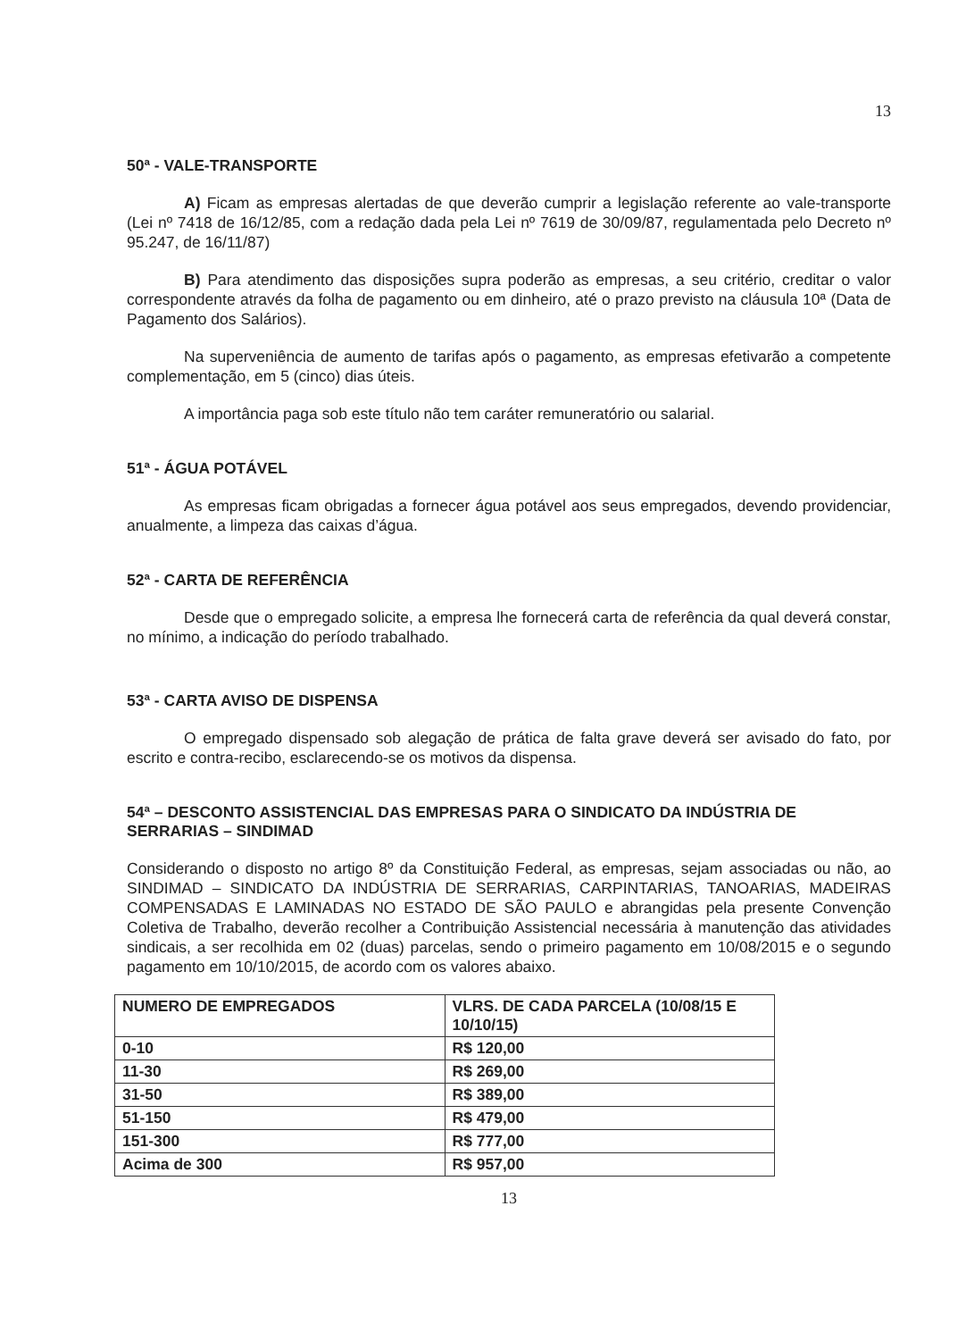13
50ª - VALE-TRANSPORTE
A) Ficam as empresas alertadas de que deverão cumprir a legislação referente ao vale-transporte (Lei nº 7418 de 16/12/85, com a redação dada pela Lei nº 7619 de 30/09/87, regulamentada pelo Decreto nº 95.247, de 16/11/87)
B) Para atendimento das disposições supra poderão as empresas, a seu critério, creditar o valor correspondente através da folha de pagamento ou em dinheiro, até o prazo previsto na cláusula 10ª (Data de Pagamento dos Salários).
Na superveniência de aumento de tarifas após o pagamento, as empresas efetivarão a competente complementação, em 5 (cinco) dias úteis.
A importância paga sob este título não tem caráter remuneratório ou salarial.
51ª - ÁGUA POTÁVEL
As empresas ficam obrigadas a fornecer água potável aos seus empregados, devendo providenciar, anualmente, a limpeza das caixas d’água.
52ª - CARTA DE REFERÊNCIA
Desde que o empregado solicite, a empresa lhe fornecerá carta de referência da qual deverá constar, no mínimo, a indicação do período trabalhado.
53ª - CARTA AVISO DE DISPENSA
O empregado dispensado sob alegação de prática de falta grave deverá ser avisado do fato, por escrito e contra-recibo, esclarecendo-se os motivos da dispensa.
54ª – DESCONTO ASSISTENCIAL DAS EMPRESAS PARA O SINDICATO DA INDÚSTRIA DE SERRARIAS – SINDIMAD
Considerando o disposto no artigo 8º da Constituição Federal, as empresas, sejam associadas ou não, ao SINDIMAD – SINDICATO DA INDÚSTRIA DE SERRARIAS, CARPINTARIAS, TANOARIAS, MADEIRAS COMPENSADAS E LAMINADAS NO ESTADO DE SÃO PAULO e abrangidas pela presente Convenção Coletiva de Trabalho, deverão recolher a Contribuição Assistencial necessária à manutenção das atividades sindicais, a ser recolhida em 02 (duas) parcelas, sendo o primeiro pagamento em 10/08/2015 e o segundo pagamento em 10/10/2015, de acordo com os valores abaixo.
| NUMERO DE EMPREGADOS | VLRS. DE CADA PARCELA (10/08/15 E 10/10/15) |
| 0-10 | R$ 120,00 |
| 11-30 | R$ 269,00 |
| 31-50 | R$ 389,00 |
| 51-150 | R$ 479,00 |
| 151-300 | R$ 777,00 |
| Acima de 300 | R$ 957,00 |
13